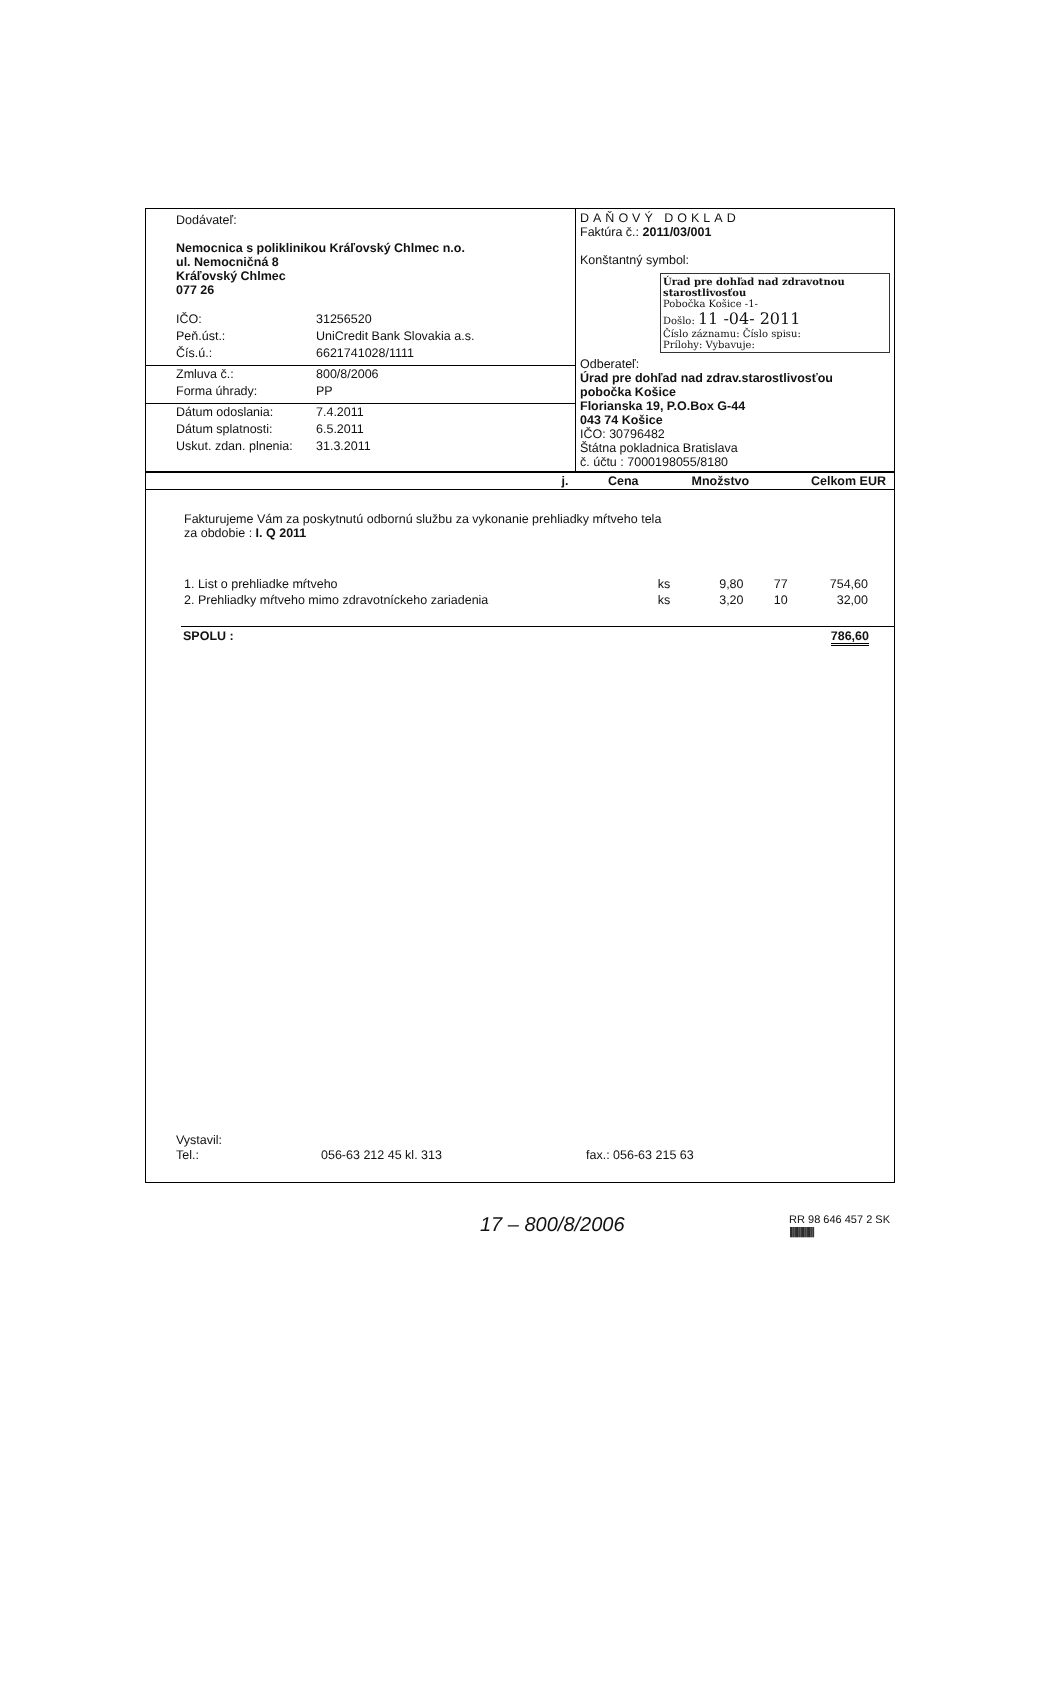Dodávateľ:
Nemocnica s poliklinikou Kráľovský Chlmec n.o.
ul. Nemocničná 8
Kráľovský Chlmec
077 26
IČO: 31256520
Peň.úst.: UniCredit Bank Slovakia a.s.
Čís.ú.: 6621741028/1111
Zmluva č.: 800/8/2006
Forma úhrady: PP
Dátum odoslania: 7.4.2011
Dátum splatnosti: 6.5.2011
Uskut. zdan. plnenia: 31.3.2011
DAŇOVÝ DOKLAD
Faktúra č.: 2011/03/001
Konštantný symbol:
Úrad pre dohľad nad zdravotnou starostlivosťou
Pobočka Košice -1-
Došlo: 11 -04- 2011
Číslo záznamu: Číslo spisu:
Prílohy: Vybavuje:
Odberateľ:
Úrad pre dohľad nad zdrav.starostlivosťou
pobočka Košice
Florianska 19, P.O.Box G-44
043 74 Košice
IČO: 30796482
Štátna pokladnica Bratislava
č. účtu : 7000198055/8180
| | j. | Cena | Množstvo | Celkom EUR |
| --- | --- | --- | --- | --- |
Fakturujeme Vám za poskytnutú odbornú službu za vykonanie prehliadky mŕtveho tela
za obdobie : I. Q 2011
| 1. List o prehliadke mŕtveho | ks | 9,80 | 77 | 754,60 |
| 2. Prehliadky mŕtveho mimo zdravotníckeho zariadenia | ks | 3,20 | 10 | 32,00 |
SPOLU : 786,60
Vystavil:
Tel.: 056-63 212 45 kl. 313 fax.: 056-63 215 63
17 – 800/8/2006 RR 98 646 457 2 SK
||||||||||||||||||||||||||||